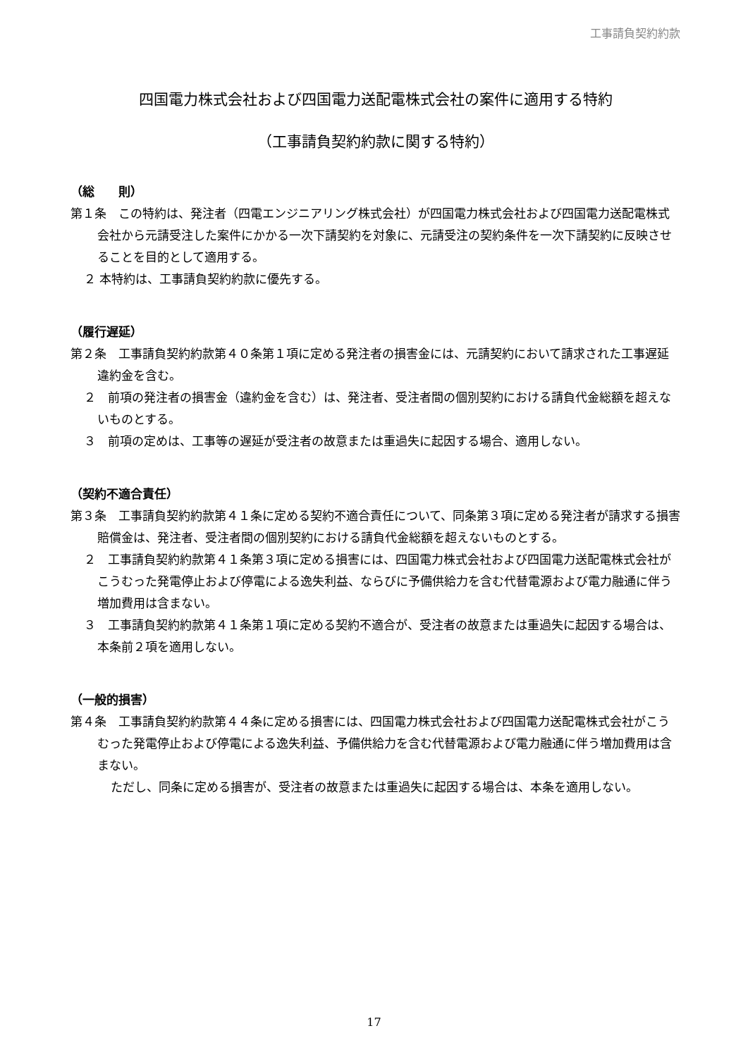工事請負契約約款
四国電力株式会社および四国電力送配電株式会社の案件に適用する特約
（工事請負契約約款に関する特約）
（総　　則）
第１条　この特約は、発注者（四電エンジニアリング株式会社）が四国電力株式会社および四国電力送配電株式会社から元請受注した案件にかかる一次下請契約を対象に、元請受注の契約条件を一次下請契約に反映させることを目的として適用する。
２ 本特約は、工事請負契約約款に優先する。
（履行遅延）
第２条　工事請負契約約款第４０条第１項に定める発注者の損害金には、元請契約において請求された工事遅延違約金を含む。
２　前項の発注者の損害金（違約金を含む）は、発注者、受注者間の個別契約における請負代金総額を超えないものとする。
３　前項の定めは、工事等の遅延が受注者の故意または重過失に起因する場合、適用しない。
（契約不適合責任）
第３条　工事請負契約約款第４１条に定める契約不適合責任について、同条第３項に定める発注者が請求する損害賠償金は、発注者、受注者間の個別契約における請負代金総額を超えないものとする。
２　工事請負契約約款第４１条第３項に定める損害には、四国電力株式会社および四国電力送配電株式会社がこうむった発電停止および停電による逸失利益、ならびに予備供給力を含む代替電源および電力融通に伴う増加費用は含まない。
３　工事請負契約約款第４１条第１項に定める契約不適合が、受注者の故意または重過失に起因する場合は、本条前２項を適用しない。
（一般的損害）
第４条　工事請負契約約款第４４条に定める損害には、四国電力株式会社および四国電力送配電株式会社がこうむった発電停止および停電による逸失利益、予備供給力を含む代替電源および電力融通に伴う増加費用は含まない。
ただし、同条に定める損害が、受注者の故意または重過失に起因する場合は、本条を適用しない。
17